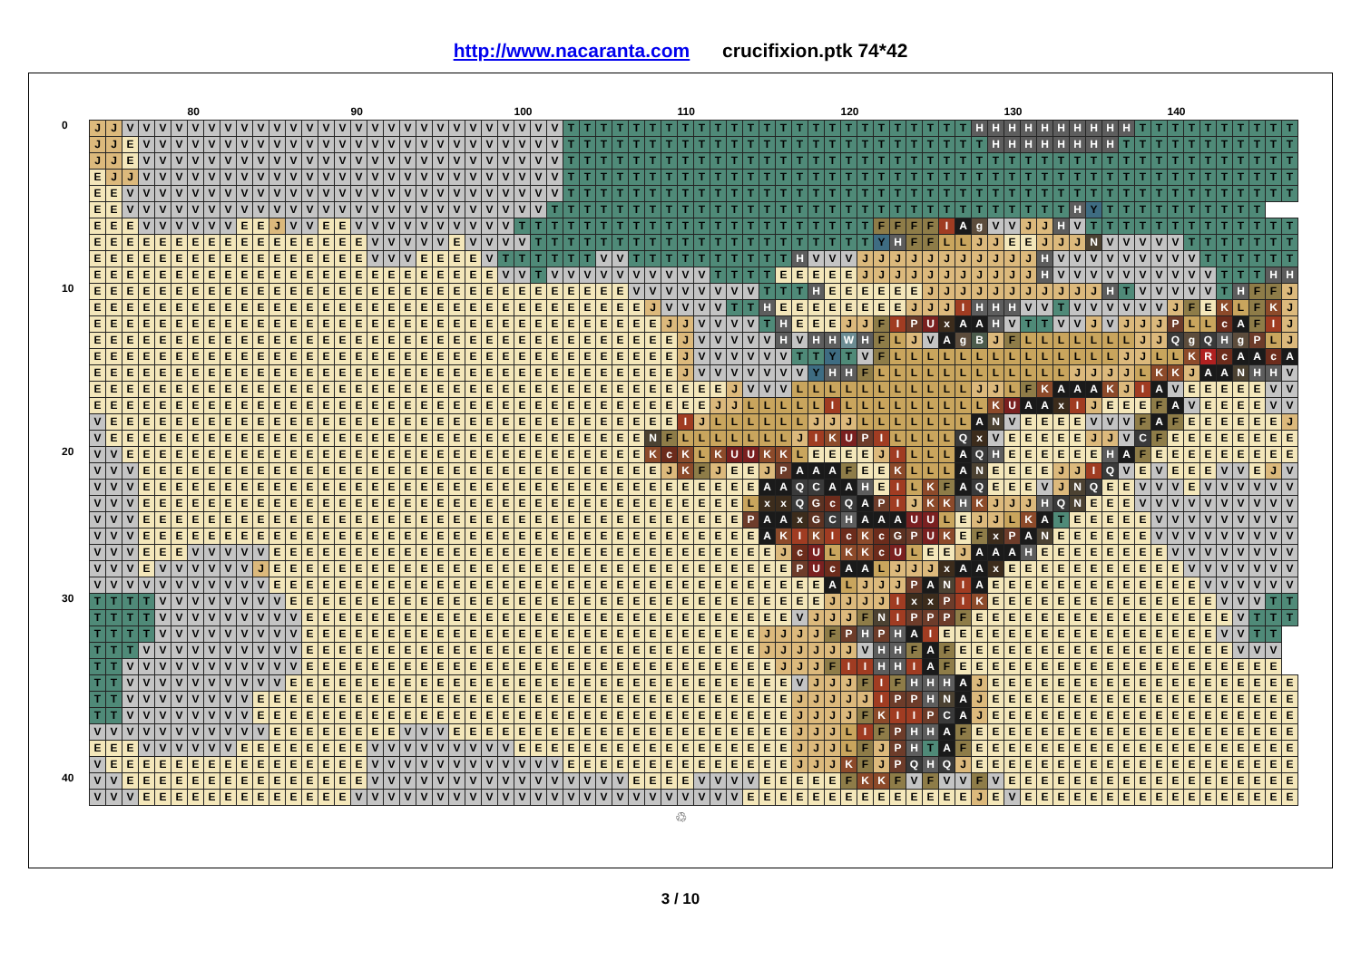http://www.nacaranta.com crucifixion.ptk 74*42
| | | | | | | | 80 | | | | | | | | | | 90 | | | | | | | | | | 100 | | | | | | | | | | 110 | | | | | | | | | | 120 | | | | | | | | | | 130 | | | | | | | | | | 140 | | | | | | | |
| 0 | J | J | V | V | V | V | V | V | V | V | V | V | V | V | V | V | V | V | V | V | V | V | V | V | V | V | V | V | V | T | T | T | T | T | T | T | T | T | T | T | T | T | T | T | T | T | T | T | T | T | T | T | T | T | H | H | H | H | H | H | H | H | H | H | T | T | T | T | T | T | T | T | T | T |
| | J | J | E | V | V | V | V | V | V | V | V | V | V | V | V | V | V | V | V | V | V | V | V | V | V | V | V | V | V | T | T | T | T | T | T | T | T | T | T | T | T | T | T | T | T | T | T | T | T | T | T | T | T | T | T | H | H | H | H | H | H | H | H | T | T | T | T | T | T | T | T | T | T | T |
| | J | J | E | V | V | V | V | V | V | V | V | V | V | V | V | V | V | V | V | V | V | V | V | V | V | V | V | V | V | T | T | T | T | T | T | T | T | T | T | T | T | T | T | T | T | T | T | T | T | T | T | T | T | T | T | T | T | T | T | T | T | T | T | T | T | T | T | T | T | T | T | T | T | T |
| | E | J | J | V | V | V | V | V | V | V | V | V | V | V | V | V | V | V | V | V | V | V | V | V | V | V | V | V | V | T | T | T | T | T | T | T | T | T | T | T | T | T | T | T | T | T | T | T | T | T | T | T | T | T | T | T | T | T | T | T | T | T | T | T | T | T | T | T | T | T | T | T | T | T |
| | E | E | V | V | V | V | V | V | V | V | V | V | V | V | V | V | V | V | V | V | V | V | V | V | V | V | V | V | V | T | T | T | T | T | T | T | T | T | T | T | T | T | T | T | T | T | T | T | T | T | T | T | T | T | T | T | T | T | T | T | T | T | T | T | T | T | T | T | T | T | T | T | T | T |
| | E | E | V | V | V | V | V | V | V | V | V | V | V | V | V | V | V | V | V | V | V | V | V | V | V | V | V | V | T | T | T | T | T | T | T | T | T | T | T | T | T | T | T | T | T | T | T | T | T | T | T | T | T | T | T | T | T | T | T | T | H | Y | T | T | T | T | T | T | T | T | T | T | | |
| | E | E | E | V | V | V | V | V | V | E | E | J | V | V | E | E | V | V | V | V | V | V | V | V | V | V | T | T | T | T | T | T | T | T | T | T | T | T | T | T | T | T | T | T | T | T | T | T | F | F | F | F | I | A | g | V | V | J | J | H | V | T | T | T | T | T | T | T | T | T | T | T | T | T |
| | E | E | E | E | E | E | E | E | E | E | E | E | E | E | E | E | E | V | V | V | V | V | E | V | V | V | V | T | T | T | T | T | T | T | T | T | T | T | T | T | T | T | T | T | T | T | T | T | Y | H | F | F | L | L | J | J | E | E | J | J | J | N | V | V | V | V | V | T | T | T | T | T | T | T |
| | E | E | E | E | E | E | E | E | E | E | E | E | E | E | E | E | E | V | V | V | E | E | E | E | V | T | T | T | T | T | T | V | V | T | T | T | T | T | T | T | T | T | T | H | V | V | V | J | J | J | J | J | J | J | J | J | J | J | H | V | V | V | V | V | V | V | V | V | T | T | T | T | T | T |
| | E | E | E | E | E | E | E | E | E | E | E | E | E | E | E | E | E | E | E | E | E | E | E | E | E | V | V | T | V | V | V | V | V | V | V | V | V | V | T | T | T | T | E | E | E | E | E | J | J | J | J | J | J | J | J | J | J | J | H | V | V | V | V | V | V | V | V | V | V | T | T | T | H | H |
| 10 | E | E | E | E | E | E | E | E | E | E | E | E | E | E | E | E | E | E | E | E | E | E | E | E | E | E | E | E | E | E | E | E | E | V | V | V | V | V | V | V | V | T | T | T | H | E | E | E | E | E | E | J | J | J | J | J | J | J | J | J | J | J | H | T | V | V | V | V | V | T | H | F | F | J |
| | E | E | E | E | E | E | E | E | E | E | E | E | E | E | E | E | E | E | E | E | E | E | E | E | E | E | E | E | E | E | E | E | E | E | J | V | V | V | V | T | T | H | E | E | E | E | E | E | E | E | J | J | J | I | H | H | H | V | V | T | V | V | V | V | V | V | J | F | E | K | L | F | K | J |
| | E | E | E | E | E | E | E | E | E | E | E | E | E | E | E | E | E | E | E | E | E | E | E | E | E | E | E | E | E | E | E | E | E | E | E | J | J | V | V | V | V | T | H | E | E | E | J | J | F | I | P | U | x | A | A | H | V | T | T | V | V | J | V | J | J | J | P | L | L | c | A | F | I | J |
| | E | E | E | E | E | E | E | E | E | E | E | E | E | E | E | E | E | E | E | E | E | E | E | E | E | E | E | E | E | E | E | E | E | E | E | E | J | V | V | V | V | V | H | V | H | H | W | H | F | L | J | V | A | g | B | J | F | L | L | L | L | L | L | L | J | J | Q | g | Q | H | g | P | L | J |
| | E | E | E | E | E | E | E | E | E | E | E | E | E | E | E | E | E | E | E | E | E | E | E | E | E | E | E | E | E | E | E | E | E | E | E | E | J | V | V | V | V | V | V | T | T | Y | T | V | F | L | L | L | L | L | L | L | L | L | L | L | L | L | L | J | J | L | L | K | R | c | A | A | c | A |
| | E | E | E | E | E | E | E | E | E | E | E | E | E | E | E | E | E | E | E | E | E | E | E | E | E | E | E | E | E | E | E | E | E | E | E | E | J | V | V | V | V | V | V | V | Y | H | H | F | L | L | L | L | L | L | L | L | L | L | L | L | J | J | J | J | L | K | K | J | A | A | N | H | H | V |
| | E | E | E | E | E | E | E | E | E | E | E | E | E | E | E | E | E | E | E | E | E | E | E | E | E | E | E | E | E | E | E | E | E | E | E | E | E | E | E | J | V | V | V | L | L | L | L | L | L | L | L | L | L | L | J | J | L | F | K | A | A | A | K | J | I | A | V | E | E | E | E | E | V | V |
| | E | E | E | E | E | E | E | E | E | E | E | E | E | E | E | E | E | E | E | E | E | E | E | E | E | E | E | E | E | E | E | E | E | E | E | E | E | E | J | J | L | L | L | L | L | I | L | L | L | L | L | L | L | L | L | K | U | A | A | x | I | J | E | E | E | F | A | V | E | E | E | E | V | V |
| | V | E | E | E | E | E | E | E | E | E | E | E | E | E | E | E | E | E | E | E | E | E | E | E | E | E | E | E | E | E | E | E | E | E | E | E | I | J | L | L | L | L | L | L | J | J | J | L | L | L | L | L | L | L | A | N | V | E | E | E | E | V | V | V | F | A | F | E | E | E | E | E | E | J |
| | V | E | E | E | E | E | E | E | E | E | E | E | E | E | E | E | E | E | E | E | E | E | E | E | E | E | E | E | E | E | E | E | E | E | N | F | L | L | L | L | L | L | L | J | I | K | U | P | I | L | L | L | L | Q | x | V | E | E | E | E | E | J | J | V | C | F | E | E | E | E | E | E | E | E |
| 20 | V | V | E | E | E | E | E | E | E | E | E | E | E | E | E | E | E | E | E | E | E | E | E | E | E | E | E | E | E | E | E | E | E | E | K | c | K | L | K | U | U | K | K | L | E | E | E | E | J | I | L | L | L | A | Q | H | E | E | E | E | E | E | H | A | F | E | E | E | E | E | E | E | E | E |
| | V | V | V | E | E | E | E | E | E | E | E | E | E | E | E | E | E | E | E | E | E | E | E | E | E | E | E | E | E | E | E | E | E | E | E | J | K | F | J | E | E | J | P | A | A | A | F | E | E | K | L | L | L | A | N | E | E | E | E | J | J | I | Q | V | E | V | E | E | E | V | V | E | J | V |
| | V | V | V | E | E | E | E | E | E | E | E | E | E | E | E | E | E | E | E | E | E | E | E | E | E | E | E | E | E | E | E | E | E | E | E | E | E | E | E | E | E | A | A | Q | C | A | A | H | E | I | L | K | F | A | Q | E | E | E | V | J | N | Q | E | E | V | V | V | E | V | V | V | V | V | V |
| | V | V | V | E | E | E | E | E | E | E | E | E | E | E | E | E | E | E | E | E | E | E | E | E | E | E | E | E | E | E | E | E | E | E | E | E | E | E | E | E | L | x | x | Q | G | c | Q | A | P | I | J | K | K | H | K | J | J | J | H | Q | N | E | E | E | V | V | V | V | V | V | V | V | V | V |
| | V | V | V | E | E | E | E | E | E | E | E | E | E | E | E | E | E | E | E | E | E | E | E | E | E | E | E | E | E | E | E | E | E | E | E | E | E | E | E | E | P | A | A | x | G | C | H | A | A | A | U | U | L | E | J | J | L | K | A | T | E | E | E | E | E | V | V | V | V | V | V | V | V | V |
| | V | V | V | E | E | E | E | E | E | E | E | E | E | E | E | E | E | E | E | E | E | E | E | E | E | E | E | E | E | E | E | E | E | E | E | E | E | E | E | E | E | A | K | I | K | I | c | K | c | G | P | U | K | E | F | x | P | A | N | E | E | E | E | E | E | V | V | V | V | V | V | V | V | V |
| | V | V | V | E | E | E | V | V | V | V | V | E | E | E | E | E | E | E | E | E | E | E | E | E | E | E | E | E | E | E | E | E | E | E | E | E | E | E | E | E | E | E | J | c | U | L | K | K | c | U | L | E | E | J | A | A | A | H | E | E | E | E | E | E | E | E | V | V | V | V | V | V | V | V |
| | V | V | V | E | V | V | V | V | V | V | J | E | E | E | E | E | E | E | E | E | E | E | E | E | E | E | E | E | E | E | E | E | E | E | E | E | E | E | E | E | E | E | E | P | U | c | A | A | L | J | J | J | x | A | A | x | E | E | E | E | E | E | E | E | E | E | E | V | V | V | V | V | V | V |
| | V | V | V | V | V | V | V | V | V | V | V | E | E | E | E | E | E | E | E | E | E | E | E | E | E | E | E | E | E | E | E | E | E | E | E | E | E | E | E | E | E | E | E | E | E | A | L | J | J | J | P | A | N | I | A | E | E | E | E | E | E | E | E | E | E | E | E | E | V | V | V | V | V | V |
| 30 | T | T | T | T | V | V | V | V | V | V | V | V | E | E | E | E | E | E | E | E | E | E | E | E | E | E | E | E | E | E | E | E | E | E | E | E | E | E | E | E | E | E | E | E | E | J | J | J | J | I | x | x | P | I | K | E | E | E | E | E | E | E | E | E | E | E | E | E | E | V | V | V | T | T |
| | T | T | T | T | V | V | V | V | V | V | V | V | V | E | E | E | E | E | E | E | E | E | E | E | E | E | E | E | E | E | E | E | E | E | E | E | E | E | E | E | E | E | E | V | J | J | J | F | N | I | P | P | P | F | E | E | E | E | E | E | E | E | E | E | E | E | E | E | E | E | V | T | T | T |
| | T | T | T | T | V | V | V | V | V | V | V | V | V | E | E | E | E | E | E | E | E | E | E | E | E | E | E | E | E | E | E | E | E | E | E | E | E | E | E | E | E | J | J | J | J | F | P | H | P | H | A | I | E | E | E | E | E | E | E | E | E | E | E | E | E | E | E | E | E | V | V | T | T | |
| | T | T | T | V | V | V | V | V | V | V | V | V | V | E | E | E | E | E | E | E | E | E | E | E | E | E | E | E | E | E | E | E | E | E | E | E | E | E | E | E | E | J | J | J | J | J | J | V | H | H | F | A | F | E | E | E | E | E | E | E | E | E | E | E | E | E | E | E | E | E | V | V | V | |
| | T | T | V | V | V | V | V | V | V | V | V | V | V | E | E | E | E | E | E | E | E | E | E | E | E | E | E | E | E | E | E | E | E | E | E | E | E | E | E | E | E | E | J | J | J | F | I | I | H | H | I | A | F | E | E | E | E | E | E | E | E | E | E | E | E | E | E | E | E | E | E | E | E | |
| | T | T | V | V | V | V | V | V | V | V | V | V | E | E | E | E | E | E | E | E | E | E | E | E | E | E | E | E | E | E | E | E | E | E | E | E | E | E | E | E | E | E | E | V | J | J | J | F | I | F | H | H | H | A | J | E | E | E | E | E | E | E | E | E | E | E | E | E | E | E | E | E | E | E |
| | T | T | V | V | V | V | V | V | V | V | E | E | E | E | E | E | E | E | E | E | E | E | E | E | E | E | E | E | E | E | E | E | E | E | E | E | E | E | E | E | E | E | E | J | J | J | J | J | I | P | P | H | N | A | J | E | E | E | E | E | E | E | E | E | E | E | E | E | E | E | E | E | E | E |
| | T | T | V | V | V | V | V | V | V | V | E | E | E | E | E | E | E | E | E | E | E | E | E | E | E | E | E | E | E | E | E | E | E | E | E | E | E | E | E | E | E | E | E | J | J | J | J | F | K | I | I | P | C | A | J | E | E | E | E | E | E | E | E | E | E | E | E | E | E | E | E | E | E | E |
| | V | V | V | V | V | V | V | V | V | V | V | E | E | E | E | E | E | E | E | V | V | V | E | E | E | E | E | E | E | E | E | E | E | E | E | E | E | E | E | E | E | E | E | J | J | J | L | I | F | P | H | H | A | F | E | E | E | E | E | E | E | E | E | E | E | E | E | E | E | E | E | E | E | E |
| | E | E | E | V | V | V | V | V | V | E | E | E | E | E | E | E | E | V | V | V | V | V | V | V | V | V | E | E | E | E | E | E | E | E | E | E | E | E | E | E | E | E | E | J | J | J | L | F | J | P | H | T | A | F | E | E | E | E | E | E | E | E | E | E | E | E | E | E | E | E | E | E | E | E |
| | V | E | E | E | E | E | E | E | E | E | E | E | E | E | E | E | E | V | V | V | V | V | V | V | V | V | V | V | V | E | E | E | E | E | E | E | E | E | E | E | E | E | E | J | J | J | K | F | J | P | Q | H | Q | J | E | E | E | E | E | E | E | E | E | E | E | E | E | E | E | E | E | E | E | E |
| 40 | V | V | E | E | E | E | E | E | E | E | E | E | E | E | E | E | E | V | V | V | V | V | V | V | V | V | V | V | V | V | V | V | V | E | E | E | E | V | V | V | V | E | E | E | E | E | F | K | K | F | V | F | V | V | F | V | E | E | E | E | E | E | E | E | E | E | E | E | E | E | E | E | E | E |
| | V | V | V | E | E | E | E | E | E | E | E | E | E | E | E | E | V | V | V | V | V | V | V | V | V | V | V | V | V | V | V | V | V | V | V | V | V | V | V | V | E | E | E | E | E | E | E | E | E | E | E | E | E | E | J | E | V | E | E | E | E | E | E | E | E | E | E | E | E | E | E | E | E | E |
♲
3 / 10